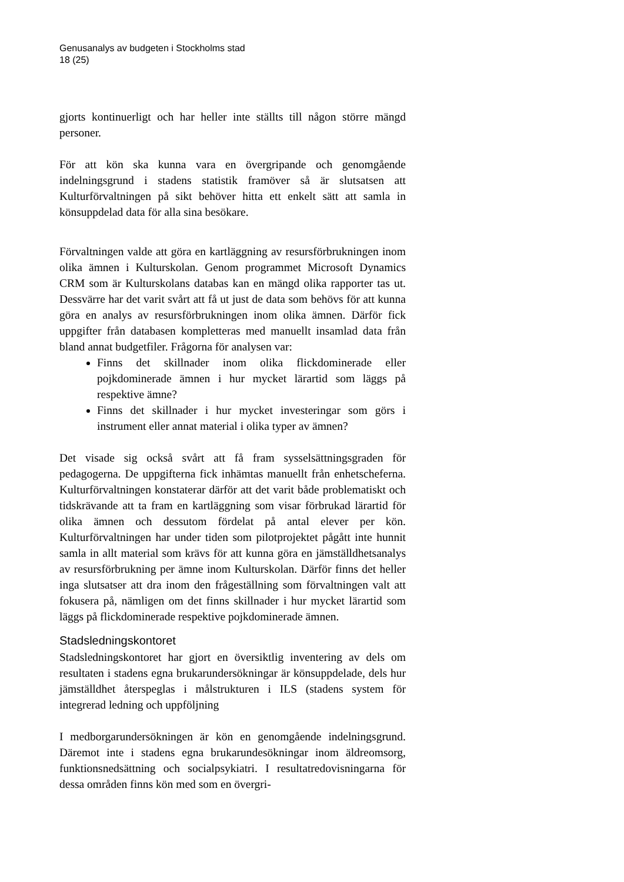Genusanalys av budgeten i Stockholms stad
18 (25)
gjorts kontinuerligt och har heller inte ställts till någon större mängd personer.
För att kön ska kunna vara en övergripande och genomgående indelningsgrund i stadens statistik framöver så är slutsatsen att Kulturförvaltningen på sikt behöver hitta ett enkelt sätt att samla in könsuppdelad data för alla sina besökare.
Förvaltningen valde att göra en kartläggning av resursförbrukningen inom olika ämnen i Kulturskolan. Genom programmet Microsoft Dynamics CRM som är Kulturskolans databas kan en mängd olika rapporter tas ut. Dessvärre har det varit svårt att få ut just de data som behövs för att kunna göra en analys av resursförbrukningen inom olika ämnen. Därför fick uppgifter från databasen kompletteras med manuellt insamlad data från bland annat budgetfiler. Frågorna för analysen var:
Finns det skillnader inom olika flickdominerade eller pojkdominerade ämnen i hur mycket lärartid som läggs på respektive ämne?
Finns det skillnader i hur mycket investeringar som görs i instrument eller annat material i olika typer av ämnen?
Det visade sig också svårt att få fram sysselsättningsgraden för pedagogerna. De uppgifterna fick inhämtas manuellt från enhetscheferna. Kulturförvaltningen konstaterar därför att det varit både problematiskt och tidskrävande att ta fram en kartläggning som visar förbrukad lärartid för olika ämnen och dessutom fördelat på antal elever per kön. Kulturförvaltningen har under tiden som pilotprojektet pågått inte hunnit samla in allt material som krävs för att kunna göra en jämställdhetsanalys av resursförbrukning per ämne inom Kulturskolan. Därför finns det heller inga slutsatser att dra inom den frågeställning som förvaltningen valt att fokusera på, nämligen om det finns skillnader i hur mycket lärartid som läggs på flickdominerade respektive pojkdominerade ämnen.
Stadsledningskontoret
Stadsledningskontoret har gjort en översiktlig inventering av dels om resultaten i stadens egna brukarundersökningar är könsuppdelade, dels hur jämställdhet återspeglas i målstrukturen i ILS (stadens system för integrerad ledning och uppföljning
I medborgarundersökningen är kön en genomgående indelningsgrund. Däremot inte i stadens egna brukarundesökningar inom äldreomsorg, funktionsnedsättning och socialpsykiatri. I resultatredovisningarna för dessa områden finns kön med som en övergri-